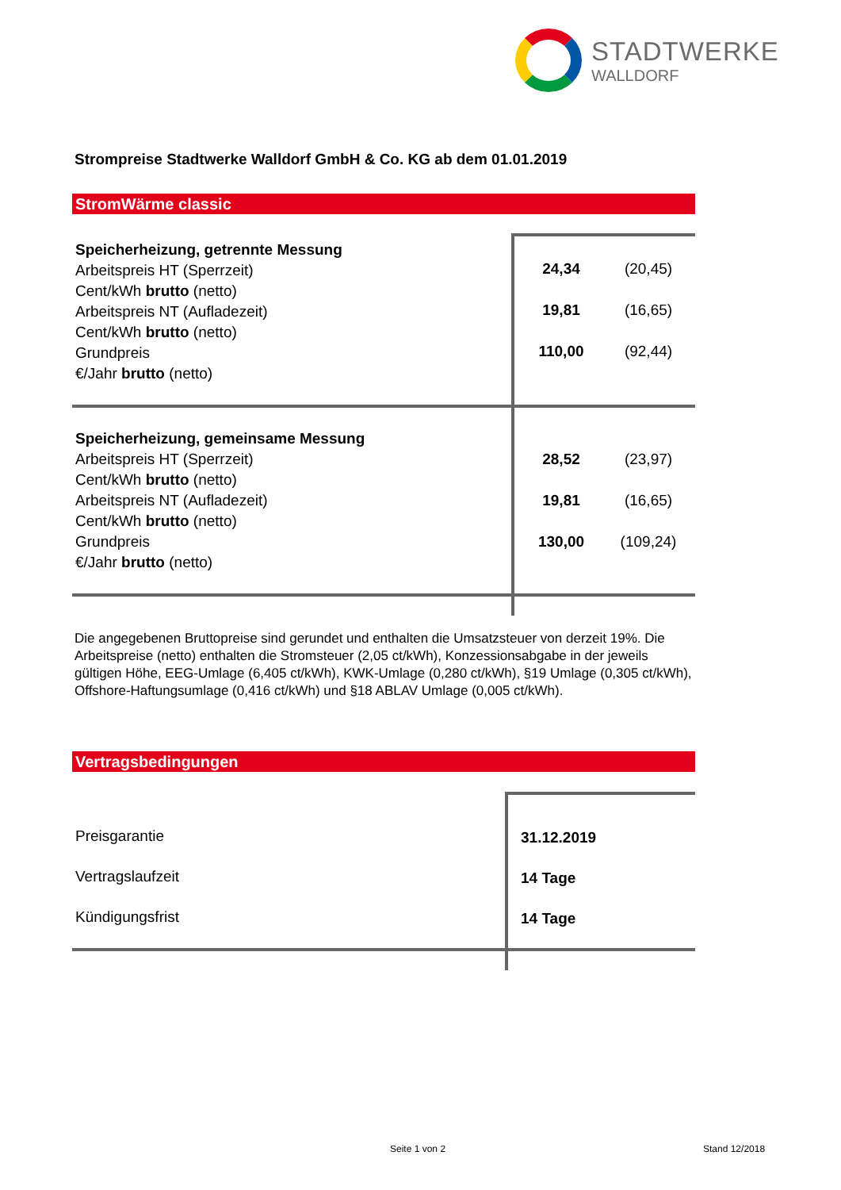STADTWERKE
WALLDORF
Strompreise Stadtwerke Walldorf GmbH & Co. KG ab dem 01.01.2019
StromWärme classic
| Speicherheizung, getrennte Messung Arbeitspreis HT (Sperrzeit) Cent/kWh brutto (netto) Arbeitspreis NT (Aufladezeit) Cent/kWh brutto (netto) Grundpreis €/Jahr brutto (netto) | 24,34 (20,45) 19,81 (16,65) 110,00 (92,44) |
| Speicherheizung, gemeinsame Messung Arbeitspreis HT (Sperrzeit) Cent/kWh brutto (netto) Arbeitspreis NT (Aufladezeit) Cent/kWh brutto (netto) Grundpreis €/Jahr brutto (netto) | 28,52 (23,97) 19,81 (16,65) 130,00 (109,24) |
Die angegebenen Bruttopreise sind gerundet und enthalten die Umsatzsteuer von derzeit 19%. Die Arbeitspreise (netto) enthalten die Stromsteuer (2,05 ct/kWh), Konzessionsabgabe in der jeweils gültigen Höhe, EEG-Umlage (6,405 ct/kWh), KWK-Umlage (0,280 ct/kWh), §19 Umlage (0,305 ct/kWh), Offshore-Haftungsumlage (0,416 ct/kWh) und §18 ABLAV Umlage (0,005 ct/kWh).
Vertragsbedingungen
| Preisgarantie Vertragslaufzeit Kündigungsfrist | 31.12.2019 14 Tage 14 Tage |
Seite 1 von 2 Stand 12/2018